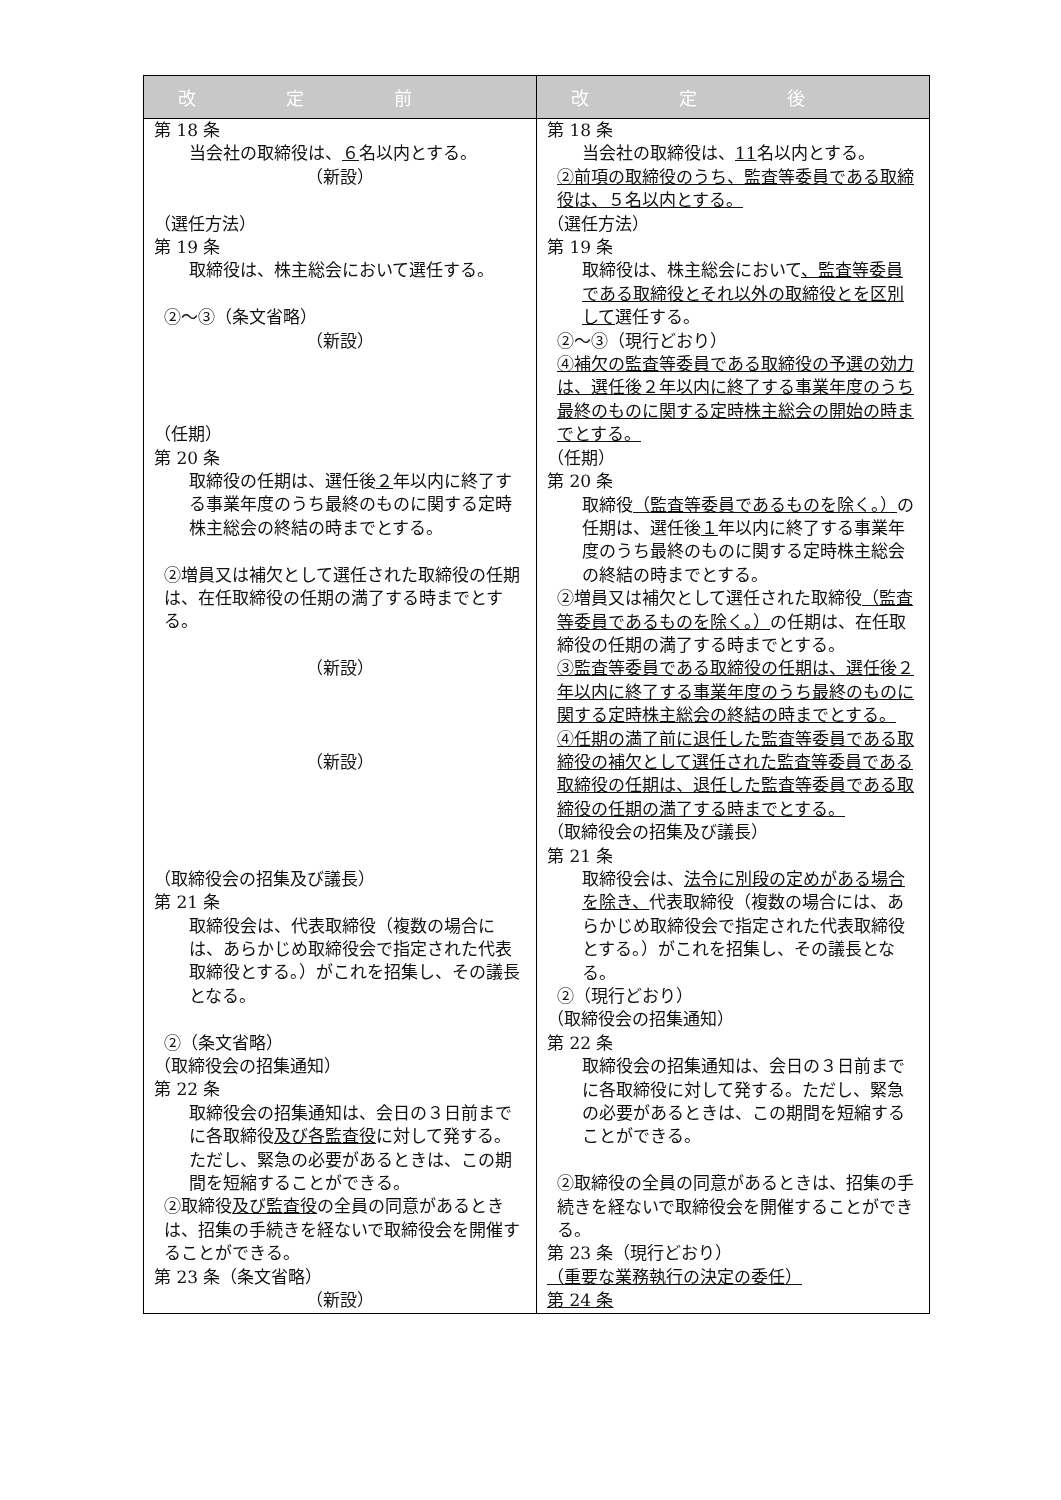| 改定前 | 改定後 |
| --- | --- |
| 第 18 条 当会社の取締役は、 ６ 名以内とする。 （新設） （選任方法） 第 19 条 取締役は、株主総会において選任する。 ②～③（条文省略） （新設） （任期） 第 20 条 取締役の任期は、選任後 ２ 年以内に終了する事業年度のうち最終のものに関する定時株主総会の終結の時までとする。 ②増員又は補欠として選任された取締役の任期は、在任取締役の任期の満了する時までとする。 （新設） （新設） （取締役会の招集及び議長） 第 21 条 取締役会は、代表取締役（複数の場合には、あらかじめ取締役会で指定された代表取締役とする。）がこれを招集し、その議長となる。 ②（条文省略） （取締役会の招集通知） 第 22 条 取締役会の招集通知は、会日の３日前までに各取締役 及び各監査役 に対して発する。ただし、緊急の必要があるときは、この期間を短縮することができる。 ②取締役 及び監査役 の全員の同意があるときは、招集の手続きを経ないで取締役会を開催することができる。 第 23 条（条文省略） （新設） | 第 18 条 当会社の取締役は、 11 名以内とする。 ②前項の取締役のうち、監査等委員である取締役は、５名以内とする。 （選任方法） 第 19 条 取締役は、株主総会において 、監査等委員である取締役とそれ以外の取締役とを区別して 選任する。 ②～③（現行どおり） ④補欠の監査等委員である取締役の予選の効力は、選任後２年以内に終了する事業年度のうち最終のものに関する定時株主総会の開始の時までとする。 （任期） 第 20 条 取締役 （監査等委員であるものを除く。） の任期は、選任後 １ 年以内に終了する事業年度のうち最終のものに関する定時株主総会の終結の時までとする。 ②増員又は補欠として選任された取締役 （監査等委員であるものを除く。） の任期は、在任取締役の任期の満了する時までとする。 ③監査等委員である取締役の任期は、選任後２年以内に終了する事業年度のうち最終のものに関する定時株主総会の終結の時までとする。 ④任期の満了前に退任した監査等委員である取締役の補欠として選任された監査等委員である取締役の任期は、退任した監査等委員である取締役の任期の満了する時までとする。 （取締役会の招集及び議長） 第 21 条 取締役会は、 法令に別段の定めがある場合を除き、 代表取締役（複数の場合には、あらかじめ取締役会で指定された代表取締役とする。）がこれを招集し、その議長となる。 ②（現行どおり） （取締役会の招集通知） 第 22 条 取締役会の招集通知は、会日の３日前までに各取締役に対して発する。ただし、緊急の必要があるときは、この期間を短縮することができる。 ②取締役の全員の同意があるときは、招集の手続きを経ないで取締役会を開催することができる。 第 23 条（現行どおり） （重要な業務執行の決定の委任） 第 24 条 |